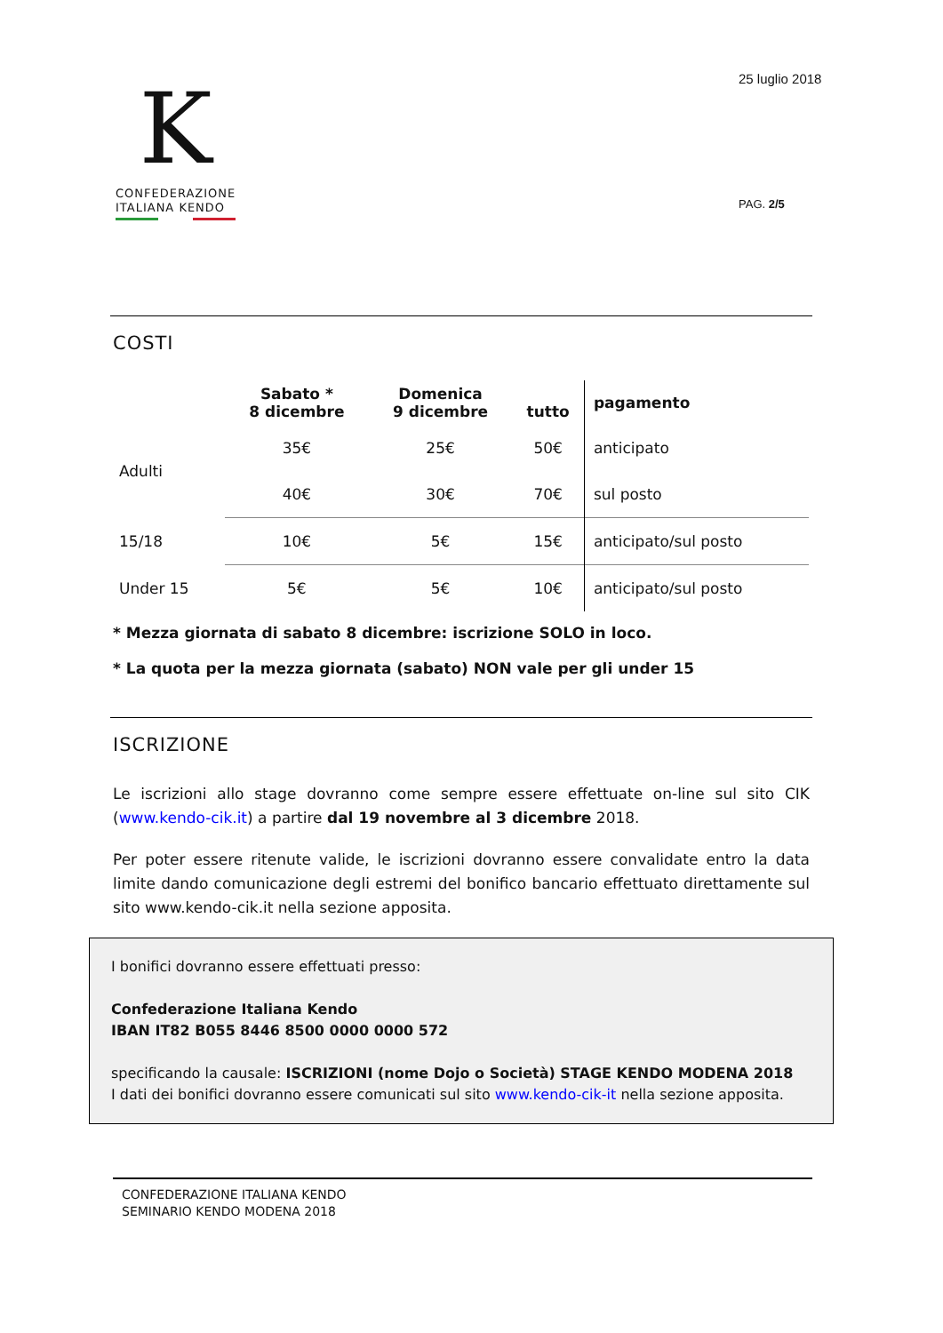K
CONFEDERAZIONE
ITALIANA KENDO
25 luglio 2018
PAG. 2/5
COSTI
| | Sabato * 8 dicembre | Domenica 9 dicembre | tutto | pagamento |
| --- | --- | --- | --- | --- |
| Adulti | 35€ | 25€ | 50€ | anticipato |
| | 40€ | 30€ | 70€ | sul posto |
| 15/18 | 10€ | 5€ | 15€ | anticipato/sul posto |
| Under 15 | 5€ | 5€ | 10€ | anticipato/sul posto |
* Mezza giornata di sabato 8 dicembre: iscrizione SOLO in loco.
* La quota per la mezza giornata (sabato) NON vale per gli under 15
ISCRIZIONE
Le iscrizioni allo stage dovranno come sempre essere effettuate on-line sul sito CIK (www.kendo-cik.it) a partire dal 19 novembre al 3 dicembre 2018.
Per poter essere ritenute valide, le iscrizioni dovranno essere convalidate entro la data limite dando comunicazione degli estremi del bonifico bancario effettuato direttamente sul sito www.kendo-cik.it nella sezione apposita.
I bonifici dovranno essere effettuati presso:
Confederazione Italiana Kendo
IBAN IT82 B055 8446 8500 0000 0000 572
specificando la causale: ISCRIZIONI (nome Dojo o Società) STAGE KENDO MODENA 2018
I dati dei bonifici dovranno essere comunicati sul sito www.kendo-cik-it nella sezione apposita.
CONFEDERAZIONE ITALIANA KENDO
SEMINARIO KENDO MODENA 2018